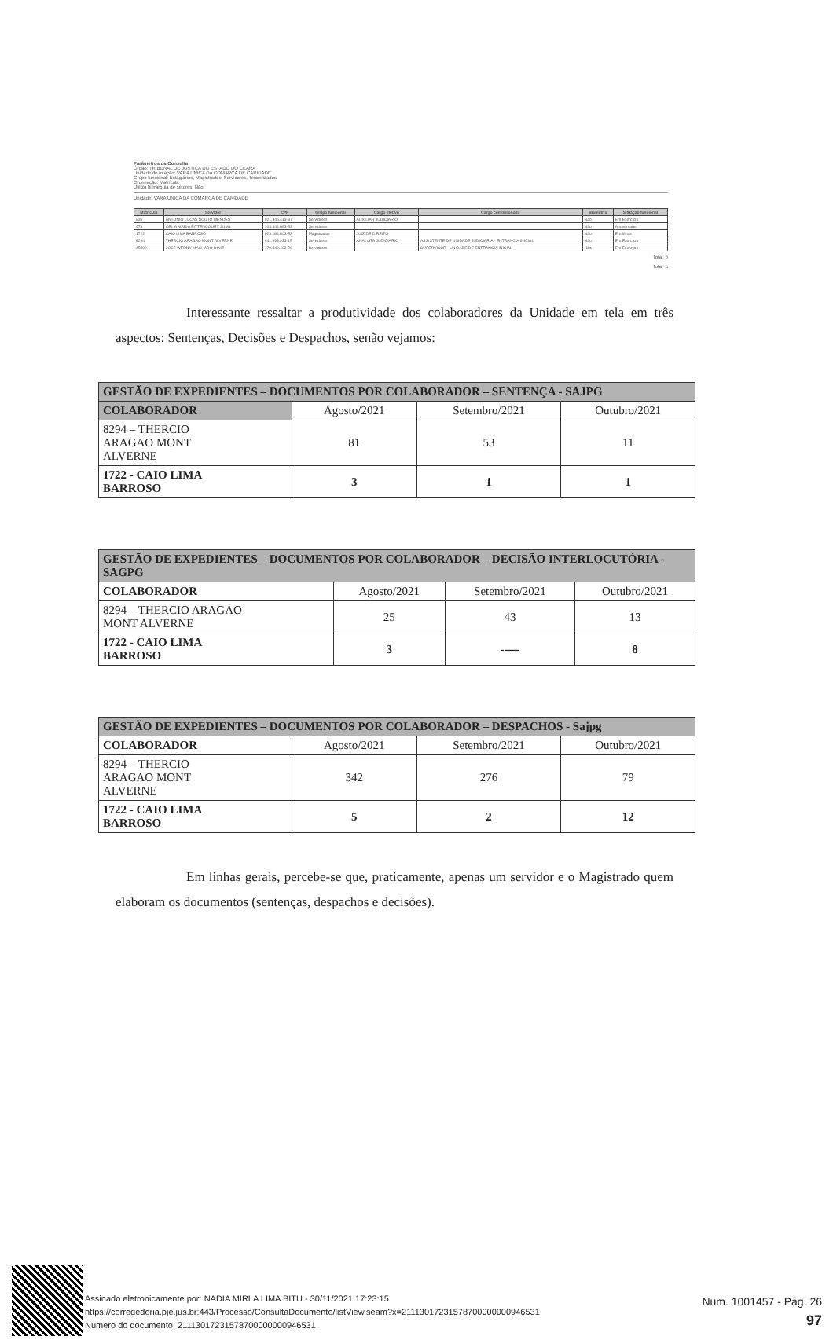Parâmetros da Consulta
Órgão: TRIBUNAL DE JUSTIÇA DO ESTADO DO CEARA
Unidade de lotação: VARA UNICA DA COMARCA DE CARIDADE
Grupo funcional: Estagiários, Magistrados, Servidores, Terceirizados
Ordenação: Matrícula
Utiliza hierarquia de setores: Não
Unidade: VARA UNICA DA COMARCA DE CARIDADE
| Matrícula | Servidor | CPF | Grupo funcional | Cargo efetivo | Cargo comissionado | Biometria | Situação funcional |
| --- | --- | --- | --- | --- | --- | --- | --- |
| 835 | ANTONIO LUCAS SOUTO MENDES | 021.346.413-87 | Servidores | AUXILIAR JUDICIARIO | | Não | Em Exercício |
| 974 | CELIA MARIA BITTENCOURT SILVA | 103.344.683-53 | Servidores | | | Não | Aposentado |
| 1722 | CAIO LIMA BARROSO | 023.184.803-53 | Magistrados | JUIZ DE DIREITO | | Não | Em férias |
| 8294 | THERCIO ARAGAO MONT ALVERNE | 441.898.933-15 | Servidores | ANALISTA JUDICIARIO | ASSISTENTE DE UNIDADE JUDICIARIA - ENTRANCIA INICIAL | Não | Em Exercício |
| 45890 | JOSE WEDNY MACHADO DINIZ | 170.440.493-20 | Servidores | | SUPERVISOR - UNIDADE DE ENTRANCIA INICIAL | Não | Em Exercício |
Total: 5
Total: 5
Interessante ressaltar a produtividade dos colaboradores da Unidade em tela em três aspectos: Sentenças, Decisões e Despachos, senão vejamos:
| GESTÃO DE EXPEDIENTES – DOCUMENTOS POR COLABORADOR – SENTENÇA - SAJPG | | | |
| COLABORADOR | Agosto/2021 | Setembro/2021 | Outubro/2021 |
| 8294 – THERCIO ARAGAO MONT ALVERNE | 81 | 53 | 11 |
| 1722 - CAIO LIMA BARROSO | 3 | 1 | 1 |
| GESTÃO DE EXPEDIENTES – DOCUMENTOS POR COLABORADOR – DECISÃO INTERLOCUTÓRIA - SAGPG | | | |
| COLABORADOR | Agosto/2021 | Setembro/2021 | Outubro/2021 |
| 8294 – THERCIO ARAGAO MONT ALVERNE | 25 | 43 | 13 |
| 1722 - CAIO LIMA BARROSO | 3 | ----- | 8 |
| GESTÃO DE EXPEDIENTES – DOCUMENTOS POR COLABORADOR – DESPACHOS - Sajpg | | | |
| COLABORADOR | Agosto/2021 | Setembro/2021 | Outubro/2021 |
| 8294 – THERCIO ARAGAO MONT ALVERNE | 342 | 276 | 79 |
| 1722 - CAIO LIMA BARROSO | 5 | 2 | 12 |
Em linhas gerais, percebe-se que, praticamente, apenas um servidor e o Magistrado quem elaboram os documentos (sentenças, despachos e decisões).
Assinado eletronicamente por: NADIA MIRLA LIMA BITU - 30/11/2021 17:23:15
https://corregedoria.pje.jus.br:443/Processo/ConsultaDocumento/listView.seam?x=21113017231578700000000946531
Número do documento: 21113017231578700000000946531
Num. 1001457 - Pág. 26
97